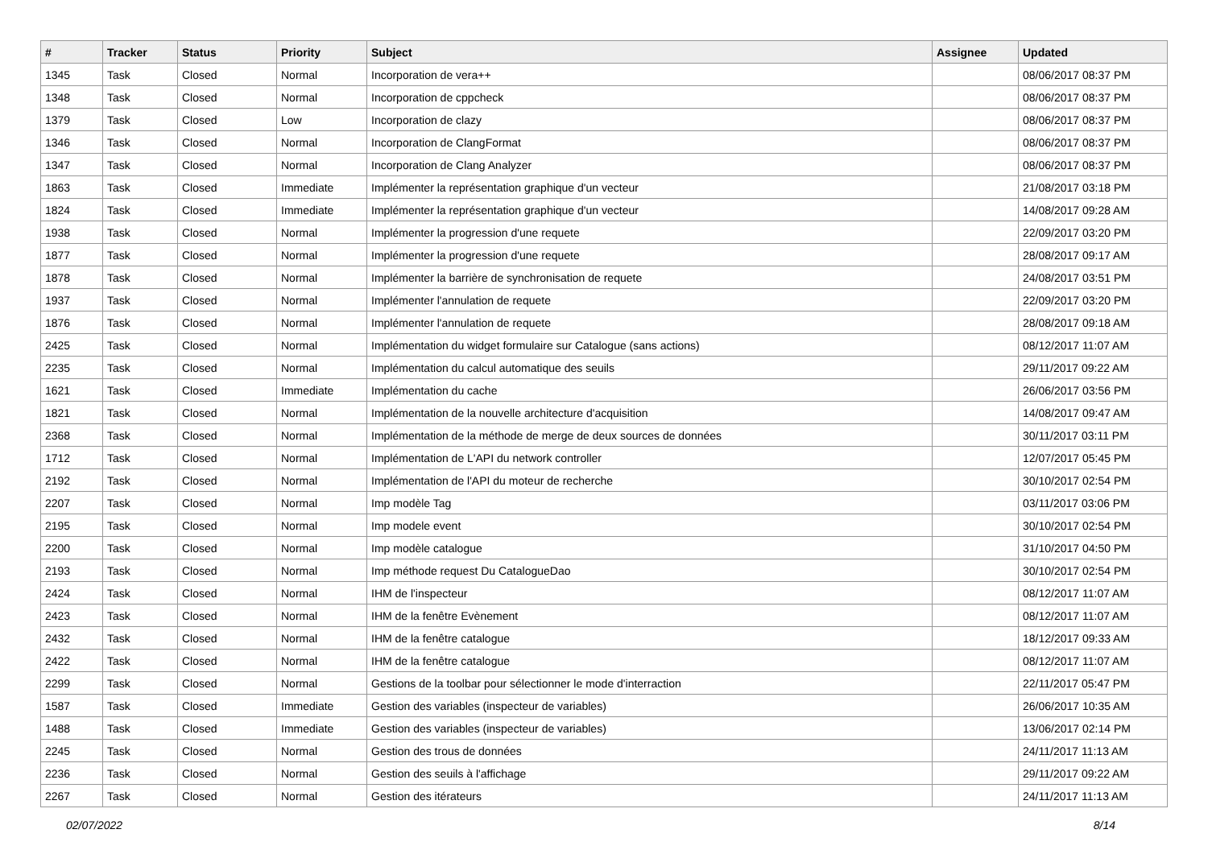| # | Tracker | Status | Priority | Subject | Assignee | Updated |
| --- | --- | --- | --- | --- | --- | --- |
| 1345 | Task | Closed | Normal | Incorporation de vera++ | | 08/06/2017 08:37 PM |
| 1348 | Task | Closed | Normal | Incorporation de cppcheck | | 08/06/2017 08:37 PM |
| 1379 | Task | Closed | Low | Incorporation de clazy | | 08/06/2017 08:37 PM |
| 1346 | Task | Closed | Normal | Incorporation de ClangFormat | | 08/06/2017 08:37 PM |
| 1347 | Task | Closed | Normal | Incorporation de Clang Analyzer | | 08/06/2017 08:37 PM |
| 1863 | Task | Closed | Immediate | Implémenter la représentation graphique d'un vecteur | | 21/08/2017 03:18 PM |
| 1824 | Task | Closed | Immediate | Implémenter la représentation graphique d'un vecteur | | 14/08/2017 09:28 AM |
| 1938 | Task | Closed | Normal | Implémenter la progression d'une requete | | 22/09/2017 03:20 PM |
| 1877 | Task | Closed | Normal | Implémenter la progression d'une requete | | 28/08/2017 09:17 AM |
| 1878 | Task | Closed | Normal | Implémenter la barrière de synchronisation de requete | | 24/08/2017 03:51 PM |
| 1937 | Task | Closed | Normal | Implémenter l'annulation de requete | | 22/09/2017 03:20 PM |
| 1876 | Task | Closed | Normal | Implémenter l'annulation de requete | | 28/08/2017 09:18 AM |
| 2425 | Task | Closed | Normal | Implémentation du widget formulaire sur Catalogue (sans actions) | | 08/12/2017 11:07 AM |
| 2235 | Task | Closed | Normal | Implémentation du calcul automatique des seuils | | 29/11/2017 09:22 AM |
| 1621 | Task | Closed | Immediate | Implémentation du cache | | 26/06/2017 03:56 PM |
| 1821 | Task | Closed | Normal | Implémentation de la nouvelle architecture d'acquisition | | 14/08/2017 09:47 AM |
| 2368 | Task | Closed | Normal | Implémentation de la méthode de merge de deux sources de données | | 30/11/2017 03:11 PM |
| 1712 | Task | Closed | Normal | Implémentation de L'API du network controller | | 12/07/2017 05:45 PM |
| 2192 | Task | Closed | Normal | Implémentation de l'API du moteur de recherche | | 30/10/2017 02:54 PM |
| 2207 | Task | Closed | Normal | Imp modèle Tag | | 03/11/2017 03:06 PM |
| 2195 | Task | Closed | Normal | Imp modele event | | 30/10/2017 02:54 PM |
| 2200 | Task | Closed | Normal | Imp modèle catalogue | | 31/10/2017 04:50 PM |
| 2193 | Task | Closed | Normal | Imp méthode request Du CatalogueDao | | 30/10/2017 02:54 PM |
| 2424 | Task | Closed | Normal | IHM de l'inspecteur | | 08/12/2017 11:07 AM |
| 2423 | Task | Closed | Normal | IHM de la fenêtre Evènement | | 08/12/2017 11:07 AM |
| 2432 | Task | Closed | Normal | IHM de la fenêtre catalogue | | 18/12/2017 09:33 AM |
| 2422 | Task | Closed | Normal | IHM de la fenêtre catalogue | | 08/12/2017 11:07 AM |
| 2299 | Task | Closed | Normal | Gestions de la toolbar pour sélectionner le mode d'interraction | | 22/11/2017 05:47 PM |
| 1587 | Task | Closed | Immediate | Gestion des variables (inspecteur de variables) | | 26/06/2017 10:35 AM |
| 1488 | Task | Closed | Immediate | Gestion des variables (inspecteur de variables) | | 13/06/2017 02:14 PM |
| 2245 | Task | Closed | Normal | Gestion des trous de données | | 24/11/2017 11:13 AM |
| 2236 | Task | Closed | Normal | Gestion des seuils à l'affichage | | 29/11/2017 09:22 AM |
| 2267 | Task | Closed | Normal | Gestion des itérateurs | | 24/11/2017 11:13 AM |
02/07/2022 8/14